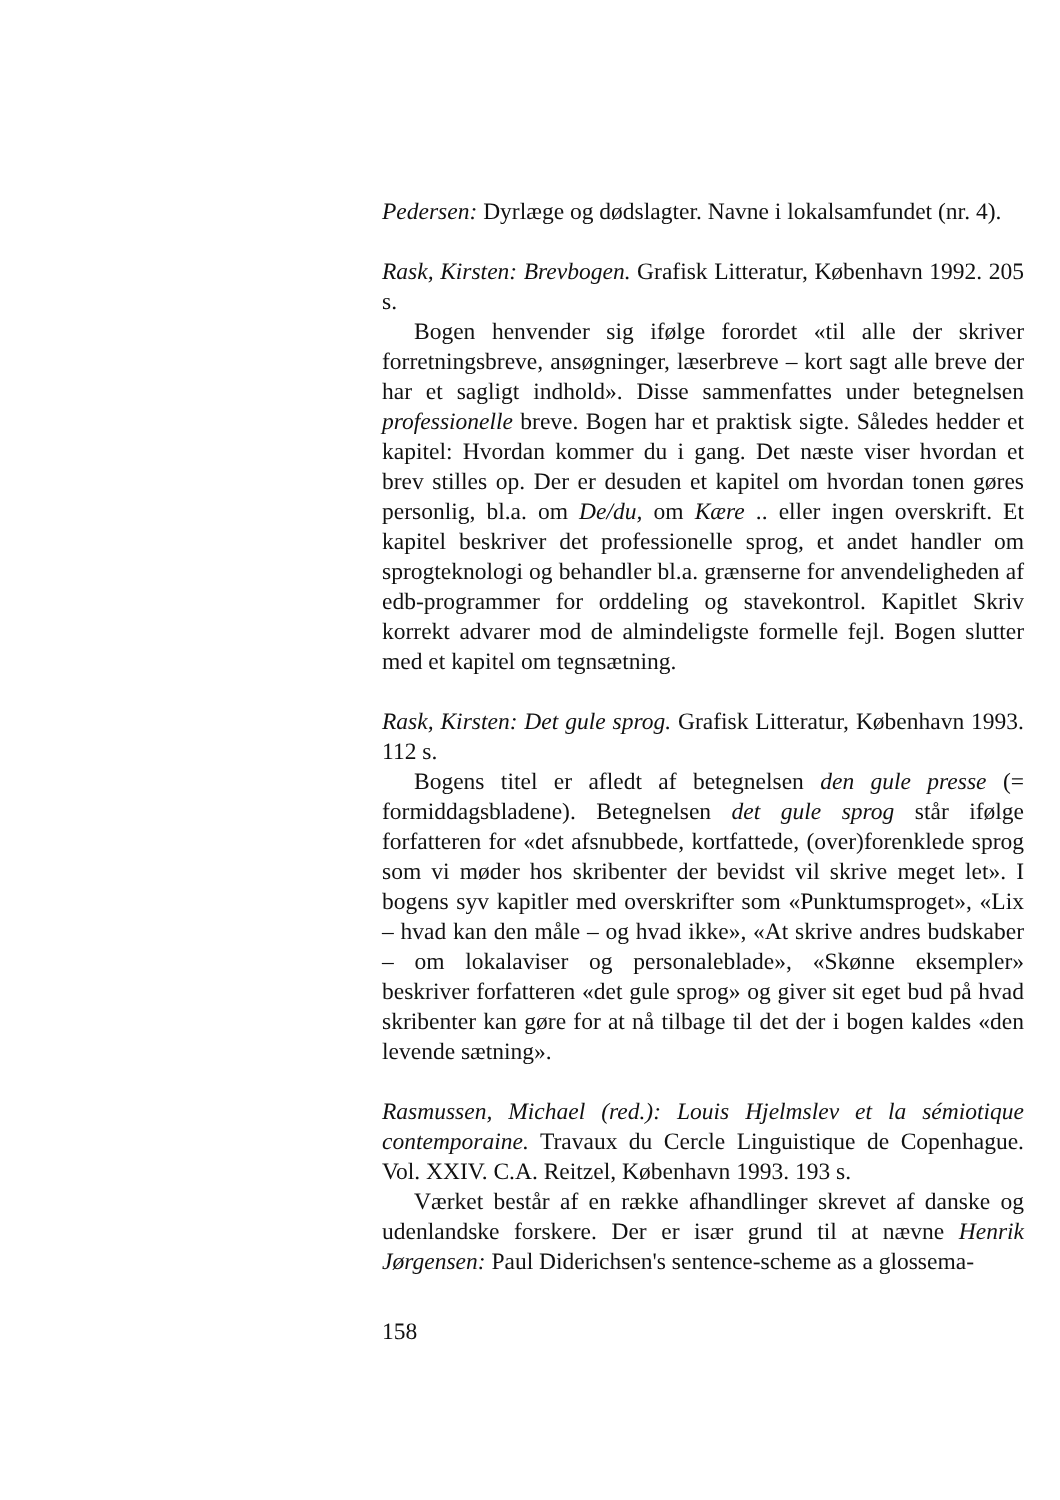Pedersen: Dyrlæge og dødslagter. Navne i lokalsamfundet (nr. 4).
Rask, Kirsten: Brevbogen. Grafisk Litteratur, København 1992. 205 s.
Bogen henvender sig ifølge forordet «til alle der skriver forretningsbreve, ansøgninger, læserbreve – kort sagt alle breve der har et sagligt indhold». Disse sammenfattes under betegnelsen professionelle breve. Bogen har et praktisk sigte. Således hedder et kapitel: Hvordan kommer du i gang. Det næste viser hvordan et brev stilles op. Der er desuden et kapitel om hvordan tonen gøres personlig, bl.a. om De/du, om Kære .. eller ingen overskrift. Et kapitel beskriver det professionelle sprog, et andet handler om sprogteknologi og behandler bl.a. grænserne for anvendeligheden af edb-programmer for orddeling og stavekontrol. Kapitlet Skriv korrekt advarer mod de almindeligste formelle fejl. Bogen slutter med et kapitel om tegnsætning.
Rask, Kirsten: Det gule sprog. Grafisk Litteratur, København 1993. 112 s.
Bogens titel er afledt af betegnelsen den gule presse (= formiddagsbladene). Betegnelsen det gule sprog står ifølge forfatteren for «det afsnubbede, kortfattede, (over)forenklede sprog som vi møder hos skribenter der bevidst vil skrive meget let». I bogens syv kapitler med overskrifter som «Punktumsproget», «Lix – hvad kan den måle – og hvad ikke», «At skrive andres budskaber – om lokalaviser og personaleblade», «Skønne eksempler» beskriver forfatteren «det gule sprog» og giver sit eget bud på hvad skribenter kan gøre for at nå tilbage til det der i bogen kaldes «den levende sætning».
Rasmussen, Michael (red.): Louis Hjelmslev et la sémiotique contemporaine. Travaux du Cercle Linguistique de Copenhague. Vol. XXIV. C.A. Reitzel, København 1993. 193 s.
Værket består af en række afhandlinger skrevet af danske og udenlandske forskere. Der er især grund til at nævne Henrik Jørgensen: Paul Diderichsen's sentence-scheme as a glossema-
158